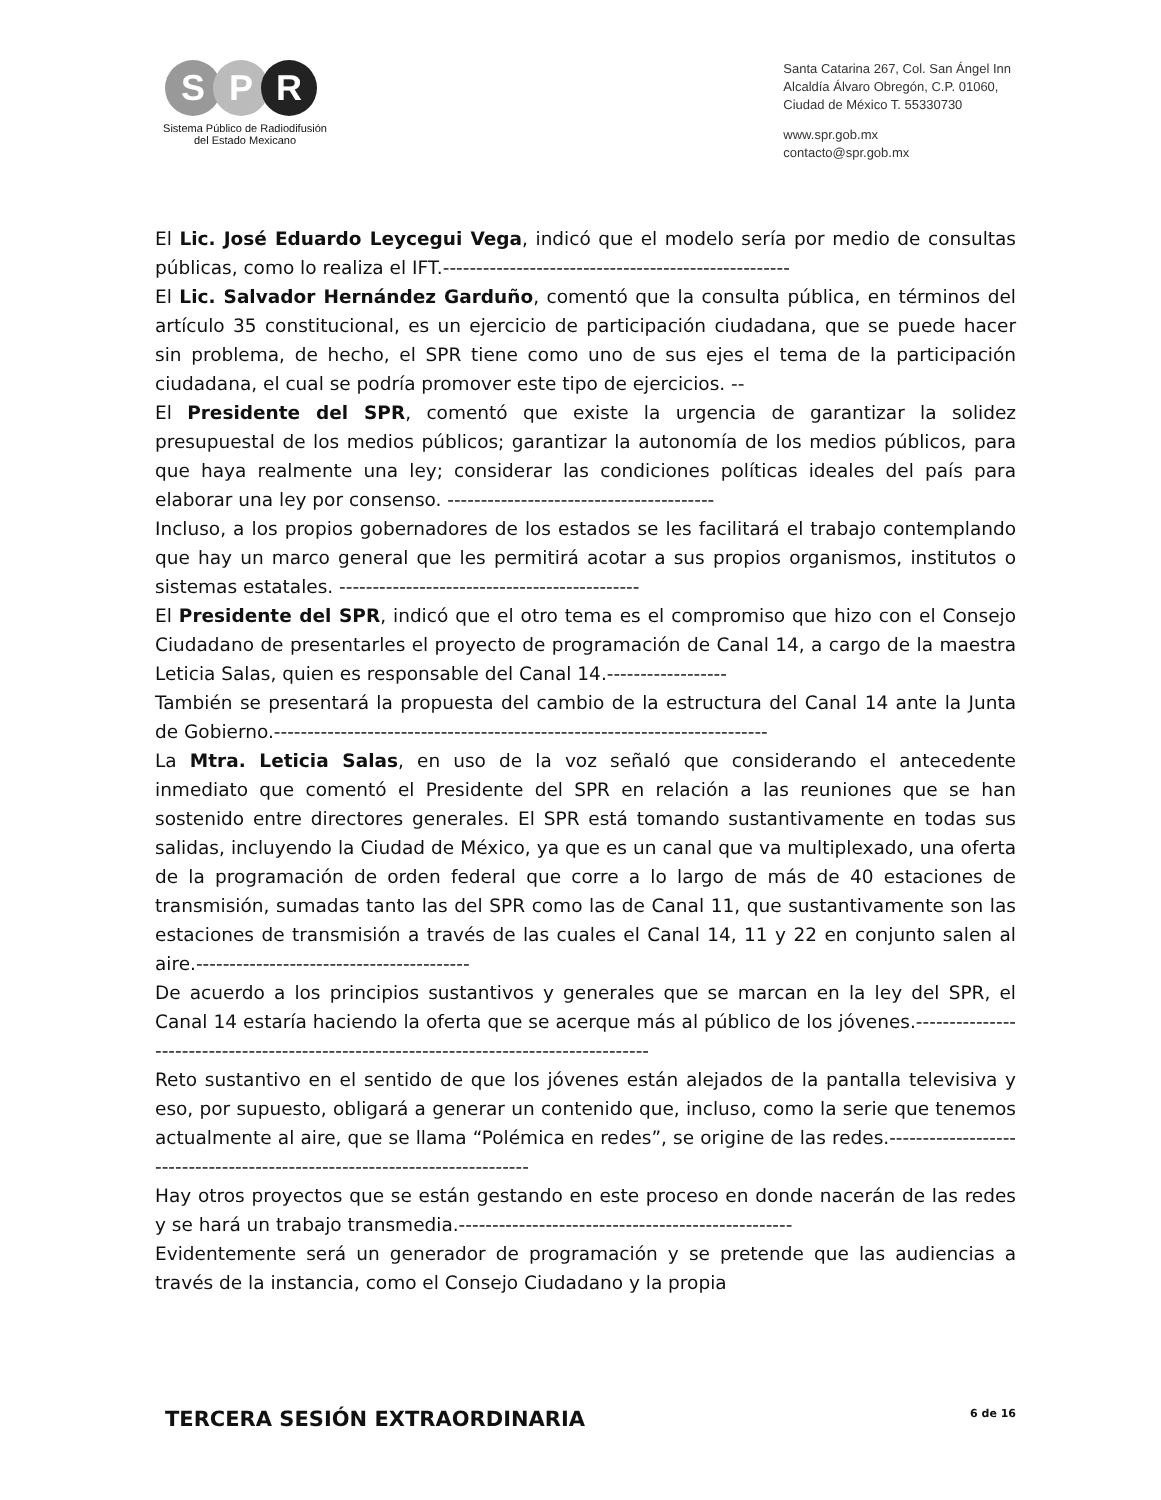S P R
Sistema Público de Radiodifusión
del Estado Mexicano
Santa Catarina 267, Col. San Ángel Inn
Alcaldía Álvaro Obregón, C.P. 01060,
Ciudad de México T. 55330730
www.spr.gob.mx
contacto@spr.gob.mx
El Lic. José Eduardo Leycegui Vega, indicó que el modelo sería por medio de consultas públicas, como lo realiza el IFT.----------------------------------------------------
El Lic. Salvador Hernández Garduño, comentó que la consulta pública, en términos del artículo 35 constitucional, es un ejercicio de participación ciudadana, que se puede hacer sin problema, de hecho, el SPR tiene como uno de sus ejes el tema de la participación ciudadana, el cual se podría promover este tipo de ejercicios. --
El Presidente del SPR, comentó que existe la urgencia de garantizar la solidez presupuestal de los medios públicos; garantizar la autonomía de los medios públicos, para que haya realmente una ley; considerar las condiciones políticas ideales del país para elaborar una ley por consenso. ----------------------------------------
Incluso, a los propios gobernadores de los estados se les facilitará el trabajo contemplando que hay un marco general que les permitirá acotar a sus propios organismos, institutos o sistemas estatales. ---------------------------------------------
El Presidente del SPR, indicó que el otro tema es el compromiso que hizo con el Consejo Ciudadano de presentarles el proyecto de programación de Canal 14, a cargo de la maestra Leticia Salas, quien es responsable del Canal 14.------------------
También se presentará la propuesta del cambio de la estructura del Canal 14 ante la Junta de Gobierno.--------------------------------------------------------------------------
La Mtra. Leticia Salas, en uso de la voz señaló que considerando el antecedente inmediato que comentó el Presidente del SPR en relación a las reuniones que se han sostenido entre directores generales. El SPR está tomando sustantivamente en todas sus salidas, incluyendo la Ciudad de México, ya que es un canal que va multiplexado, una oferta de la programación de orden federal que corre a lo largo de más de 40 estaciones de transmisión, sumadas tanto las del SPR como las de Canal 11, que sustantivamente son las estaciones de transmisión a través de las cuales el Canal 14, 11 y 22 en conjunto salen al aire.-----------------------------------------
De acuerdo a los principios sustantivos y generales que se marcan en la ley del SPR, el Canal 14 estaría haciendo la oferta que se acerque más al público de los jóvenes.-----------------------------------------------------------------------------------------
Reto sustantivo en el sentido de que los jóvenes están alejados de la pantalla televisiva y eso, por supuesto, obligará a generar un contenido que, incluso, como la serie que tenemos actualmente al aire, que se llama “Polémica en redes”, se origine de las redes.---------------------------------------------------------------------------
Hay otros proyectos que se están gestando en este proceso en donde nacerán de las redes y se hará un trabajo transmedia.--------------------------------------------------
Evidentemente será un generador de programación y se pretende que las audiencias a través de la instancia, como el Consejo Ciudadano y la propia
TERCERA SESIÓN EXTRAORDINARIA
6 de 16